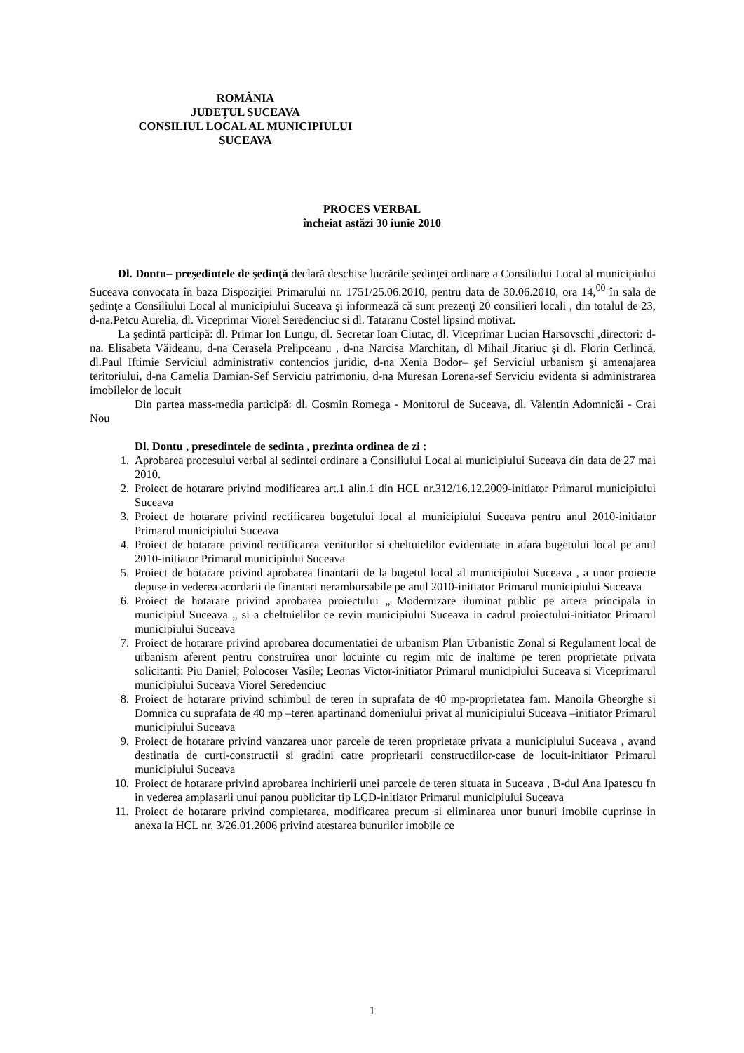ROMÂNIA
JUDEȚUL SUCEAVA
CONSILIUL LOCAL AL MUNICIPIULUI
SUCEAVA
PROCES VERBAL
încheiat astăzi 30 iunie 2010
Dl. Dontu– preşedintele de şedinţă declară deschise lucrările şedinţei ordinare a Consiliului Local al municipiului Suceava convocata în baza Dispoziţiei Primarului nr. 1751/25.06.2010, pentru data de 30.06.2010, ora 14,<sup>00</sup> în sala de şedinţe a Consiliului Local al municipiului Suceava şi informează că sunt prezenţi 20 consilieri locali , din totalul de 23, d-na.Petcu Aurelia, dl. Viceprimar Viorel Seredenciuc si dl. Tataranu Costel lipsind motivat.
La şedintă participă: dl. Primar Ion Lungu, dl. Secretar Ioan Ciutac, dl. Viceprimar Lucian Harsovschi ,directori: d-na. Elisabeta Văideanu, d-na Cerasela Prelipceanu , d-na Narcisa Marchitan, dl Mihail Jitariuc şi dl. Florin Cerlincă, dl.Paul Iftimie Serviciul administrativ contencios juridic, d-na Xenia Bodor– şef Serviciul urbanism şi amenajarea teritoriului, d-na Camelia Damian-Sef Serviciu patrimoniu, d-na Muresan Lorena-sef Serviciu evidenta si administrarea imobilelor de locuit
Din partea mass-media participă: dl. Cosmin Romega - Monitorul de Suceava, dl. Valentin Adomnicăi - Crai Nou
Dl. Dontu , presedintele de sedinta , prezinta ordinea de zi :
1. Aprobarea procesului verbal al sedintei ordinare a Consiliului Local al municipiului Suceava din data de 27 mai 2010.
2. Proiect de hotarare privind modificarea art.1 alin.1 din HCL nr.312/16.12.2009-initiator Primarul municipiului Suceava
3. Proiect de hotarare privind rectificarea bugetului local al municipiului Suceava pentru anul 2010-initiator Primarul municipiului Suceava
4. Proiect de hotarare privind rectificarea veniturilor si cheltuielilor evidentiate in afara bugetului local pe anul 2010-initiator Primarul municipiului Suceava
5. Proiect de hotarare privind aprobarea finantarii de la bugetul local al municipiului Suceava , a unor proiecte depuse in vederea acordarii de finantari nerambursabile pe anul 2010-initiator Primarul municipiului Suceava
6. Proiect de hotarare privind aprobarea proiectului „ Modernizare iluminat public pe artera principala in municipiul Suceava „ si a cheltuielilor ce revin municipiului Suceava in cadrul proiectului-initiator Primarul municipiului Suceava
7. Proiect de hotarare privind aprobarea documentatiei de urbanism Plan Urbanistic Zonal si Regulament local de urbanism aferent pentru construirea unor locuinte cu regim mic de inaltime pe teren proprietate privata solicitanti: Piu Daniel; Polocoser Vasile; Leonas Victor-initiator Primarul municipiului Suceava si Viceprimarul municipiului Suceava Viorel Seredenciuc
8. Proiect de hotarare privind schimbul de teren in suprafata de 40 mp-proprietatea fam. Manoila Gheorghe si Domnica cu suprafata de 40 mp –teren apartinand domeniului privat al municipiului Suceava –initiator Primarul municipiului Suceava
9. Proiect de hotarare privind vanzarea unor parcele de teren proprietate privata a municipiului Suceava , avand destinatia de curti-constructii si gradini catre proprietarii constructiilor-case de locuit-initiator Primarul municipiului Suceava
10. Proiect de hotarare privind aprobarea inchirierii unei parcele de teren situata in Suceava , B-dul Ana Ipatescu fn in vederea amplasarii unui panou publicitar tip LCD-initiator Primarul municipiului Suceava
11. Proiect de hotarare privind completarea, modificarea precum si eliminarea unor bunuri imobile cuprinse in anexa la HCL nr. 3/26.01.2006 privind atestarea bunurilor imobile ce
1